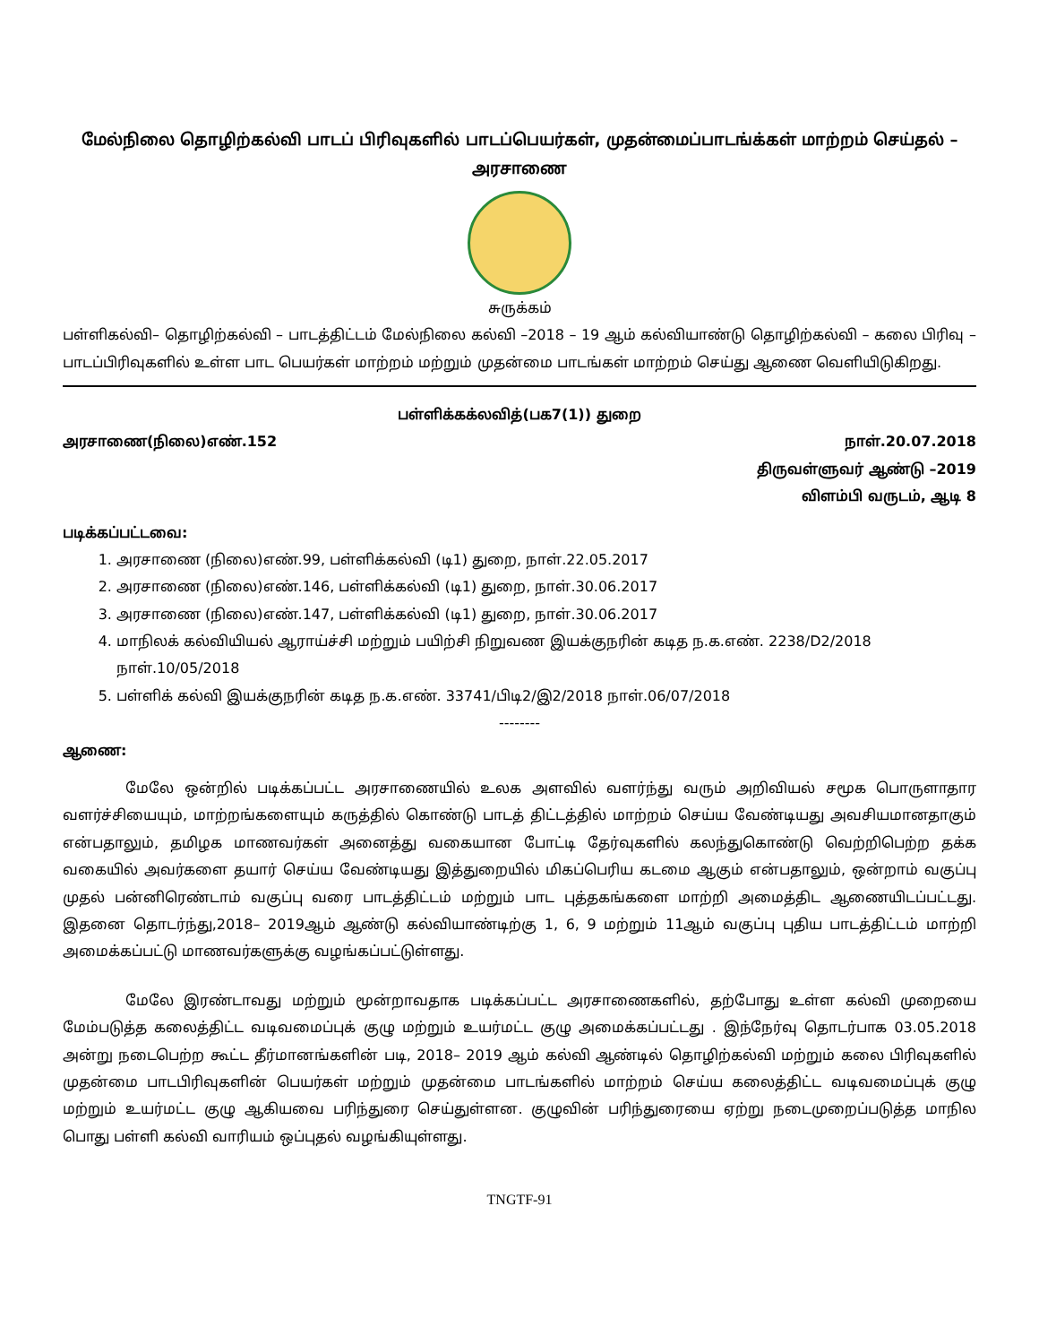மேல்நிலை தொழிற்கல்வி பாடப் பிரிவுகளில் பாடப்பெயர்கள், முதன்மைப்பாடங்க்கள் மாற்றம் செய்தல் –
அரசாணை
சுருக்கம்
பள்ளிகல்வி– தொழிற்கல்வி – பாடத்திட்டம் மேல்நிலை கல்வி –2018 – 19 ஆம் கல்வியாண்டு தொழிற்கல்வி – கலை பிரிவு – பாடப்பிரிவுகளில் உள்ள பாட பெயர்கள் மாற்றம் மற்றும் முதன்மை பாடங்கள் மாற்றம் செய்து ஆணை வெளியிடுகிறது.
பள்ளிக்கக்லவித்(பக7(1)) துறை
அரசாணை(நிலை)எண்.152 நாள்.20.07.2018
திருவள்ளுவர் ஆண்டு –2019
விளம்பி வருடம், ஆடி 8
படிக்கப்பட்டவை:
1. அரசாணை (நிலை)எண்.99, பள்ளிக்கல்வி (டி1) துறை, நாள்.22.05.2017
2. அரசாணை (நிலை)எண்.146, பள்ளிக்கல்வி (டி1) துறை, நாள்.30.06.2017
3. அரசாணை (நிலை)எண்.147, பள்ளிக்கல்வி (டி1) துறை, நாள்.30.06.2017
4. மாநிலக் கல்வியியல் ஆராய்ச்சி மற்றும் பயிற்சி நிறுவண இயக்குநரின் கடித ந.க.எண். 2238/D2/2018 நாள்.10/05/2018
5. பள்ளிக் கல்வி இயக்குநரின் கடித ந.க.எண். 33741/பிடி2/இ2/2018 நாள்.06/07/2018
--------
ஆணை:
மேலே ஒன்றில் படிக்கப்பட்ட அரசாணையில் உலக அளவில் வளர்ந்து வரும் அறிவியல் சமூக பொருளாதார வளர்ச்சியையும், மாற்றங்களையும் கருத்தில் கொண்டு பாடத் திட்டத்தில் மாற்றம் செய்ய வேண்டியது அவசியமானதாகும் என்பதாலும், தமிழக மாணவர்கள் அனைத்து வகையான போட்டி தேர்வுகளில் கலந்துகொண்டு வெற்றிபெற்ற தக்க வகையில் அவர்களை தயார் செய்ய வேண்டியது இத்துறையில் மிகப்பெரிய கடமை ஆகும் என்பதாலும், ஒன்றாம் வகுப்பு முதல் பன்னிரெண்டாம் வகுப்பு வரை பாடத்திட்டம் மற்றும் பாட புத்தகங்களை மாற்றி அமைத்திட ஆணையிடப்பட்டது. இதனை தொடர்ந்து,2018– 2019ஆம் ஆண்டு கல்வியாண்டிற்கு 1, 6, 9 மற்றும் 11ஆம் வகுப்பு புதிய பாடத்திட்டம் மாற்றி அமைக்கப்பட்டு மாணவர்களுக்கு வழங்கப்பட்டுள்ளது.
மேலே இரண்டாவது மற்றும் மூன்றாவதாக படிக்கப்பட்ட அரசாணைகளில், தற்போது உள்ள கல்வி முறையை மேம்படுத்த கலைத்திட்ட வடிவமைப்புக் குழு மற்றும் உயர்மட்ட குழு அமைக்கப்பட்டது . இந்நேர்வு தொடர்பாக 03.05.2018 அன்று நடைபெற்ற கூட்ட தீர்மானங்களின் படி, 2018– 2019 ஆம் கல்வி ஆண்டில் தொழிற்கல்வி மற்றும் கலை பிரிவுகளில் முதன்மை பாடபிரிவுகளின் பெயர்கள் மற்றும் முதன்மை பாடங்களில் மாற்றம் செய்ய கலைத்திட்ட வடிவமைப்புக் குழு மற்றும் உயர்மட்ட குழு ஆகியவை பரிந்துரை செய்துள்ளன. குழுவின் பரிந்துரையை ஏற்று நடைமுறைப்படுத்த மாநில பொது பள்ளி கல்வி வாரியம் ஒப்புதல் வழங்கியுள்ளது.
TNGTF-91